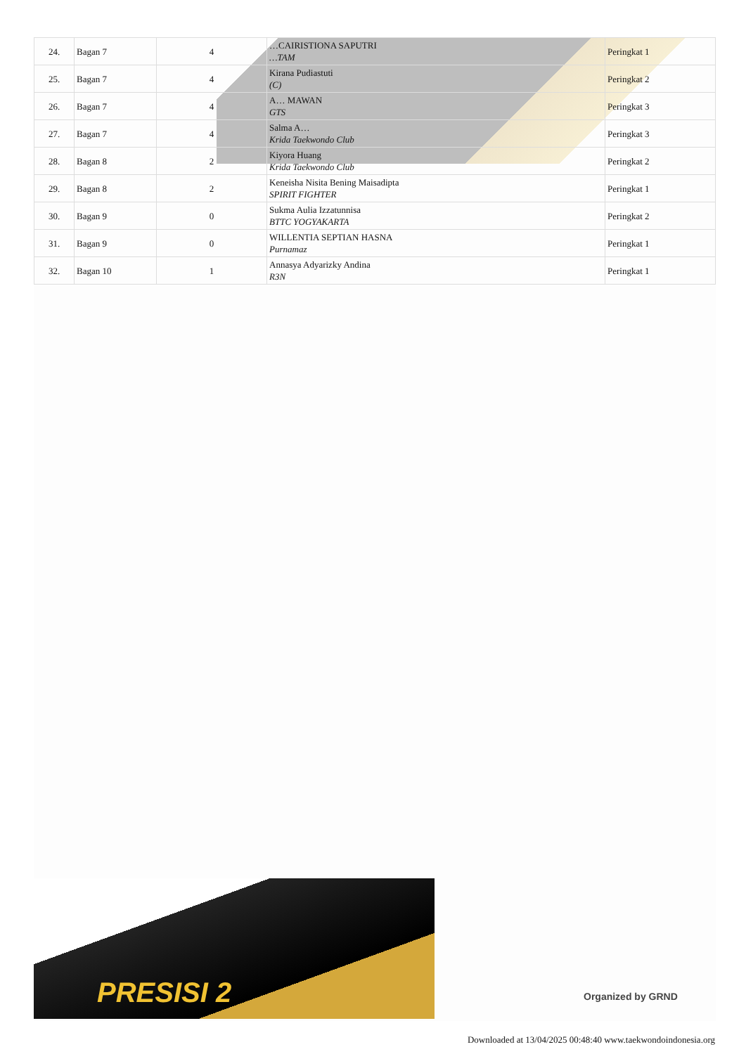| 24. | Bagan 7 | 4 | …CAIRISTIONA SAPUTRI …TAM | Peringkat 1 |
| 25. | Bagan 7 | 4 | Kirana Pudiastuti (C) | Peringkat 2 |
| 26. | Bagan 7 | 4 | A… MAWAN GTS | Peringkat 3 |
| 27. | Bagan 7 | 4 | Salma A… Krida Taekwondo Club | Peringkat 3 |
| 28. | Bagan 8 | 2 | Kiyora Huang Krida Taekwondo Club | Peringkat 2 |
| 29. | Bagan 8 | 2 | Keneisha Nisita Bening Maisadipta SPIRIT FIGHTER | Peringkat 1 |
| 30. | Bagan 9 | 0 | Sukma Aulia Izzatunnisa BTTC YOGYAKARTA | Peringkat 2 |
| 31. | Bagan 9 | 0 | WILLENTIA SEPTIAN HASNA Purnamaz | Peringkat 1 |
| 32. | Bagan 10 | 1 | Annasya Adyarizky Andina R3N | Peringkat 1 |
PRESISI 2
Organized by GRND
Downloaded at 13/04/2025 00:48:40 www.taekwondoindonesia.org